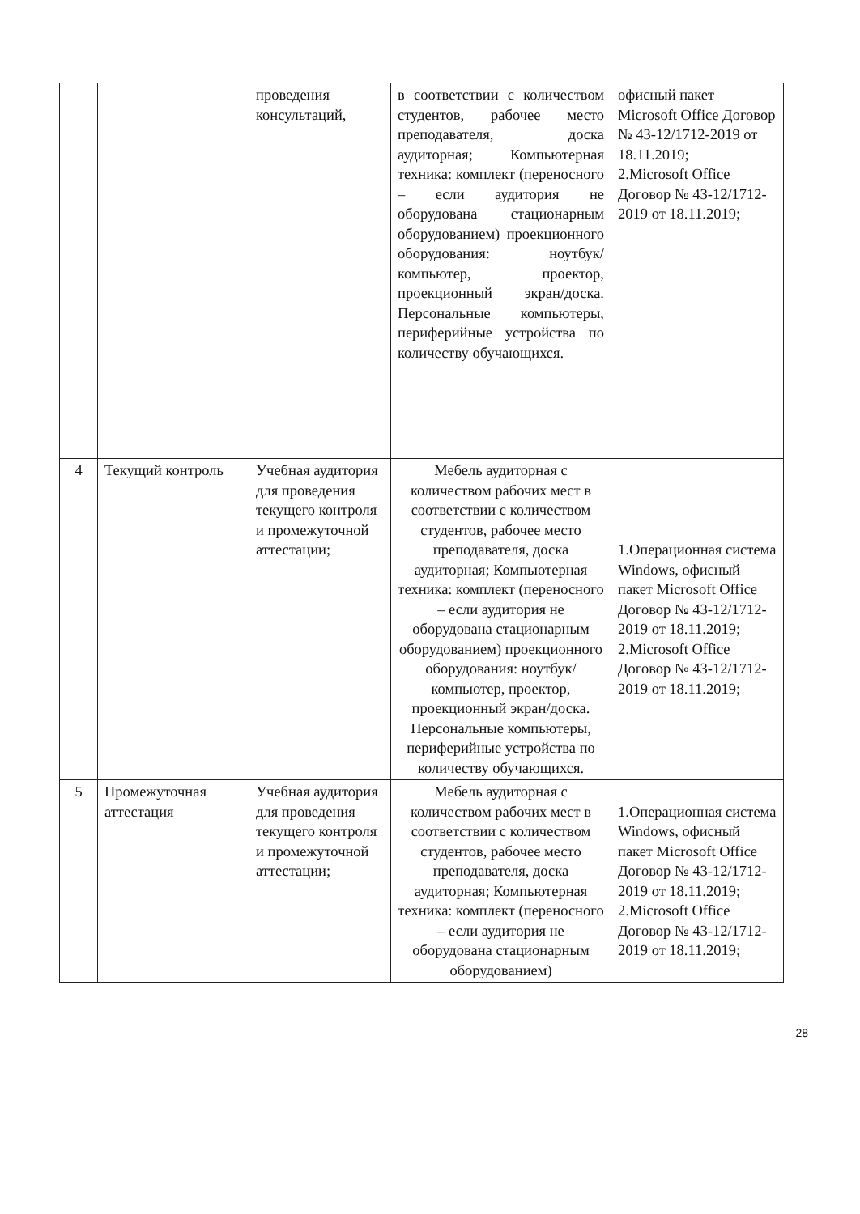| | | проведения консультаций, | в соответствии с количеством студентов, рабочее место преподавателя, доска аудиторная; Компьютерная техника: комплект (переносного – если аудитория не оборудована стационарным оборудованием) проекционного оборудования: ноутбук/компьютер, проектор, проекционный экран/доска. Персональные компьютеры, периферийные устройства по количеству обучающихся. | офисный пакет Microsoft Office Договор № 43-12/1712-2019 от 18.11.2019; 2.Microsoft Office Договор № 43-12/1712-2019 от 18.11.2019; |
| 4 | Текущий контроль | Учебная аудитория для проведения текущего контроля и промежуточной аттестации; | Мебель аудиторная с количеством рабочих мест в соответствии с количеством студентов, рабочее место преподавателя, доска аудиторная; Компьютерная техника: комплект (переносного – если аудитория не оборудована стационарным оборудованием) проекционного оборудования: ноутбук/компьютер, проектор, проекционный экран/доска. Персональные компьютеры, периферийные устройства по количеству обучающихся. | 1.Операционная система Windows, офисный пакет Microsoft Office Договор № 43-12/1712-2019 от 18.11.2019; 2.Microsoft Office Договор № 43-12/1712-2019 от 18.11.2019; |
| 5 | Промежуточная аттестация | Учебная аудитория для проведения текущего контроля и промежуточной аттестации; | Мебель аудиторная с количеством рабочих мест в соответствии с количеством студентов, рабочее место преподавателя, доска аудиторная; Компьютерная техника: комплект (переносного – если аудитория не оборудована стационарным оборудованием) | 1.Операционная система Windows, офисный пакет Microsoft Office Договор № 43-12/1712-2019 от 18.11.2019; 2.Microsoft Office Договор № 43-12/1712-2019 от 18.11.2019; |
28